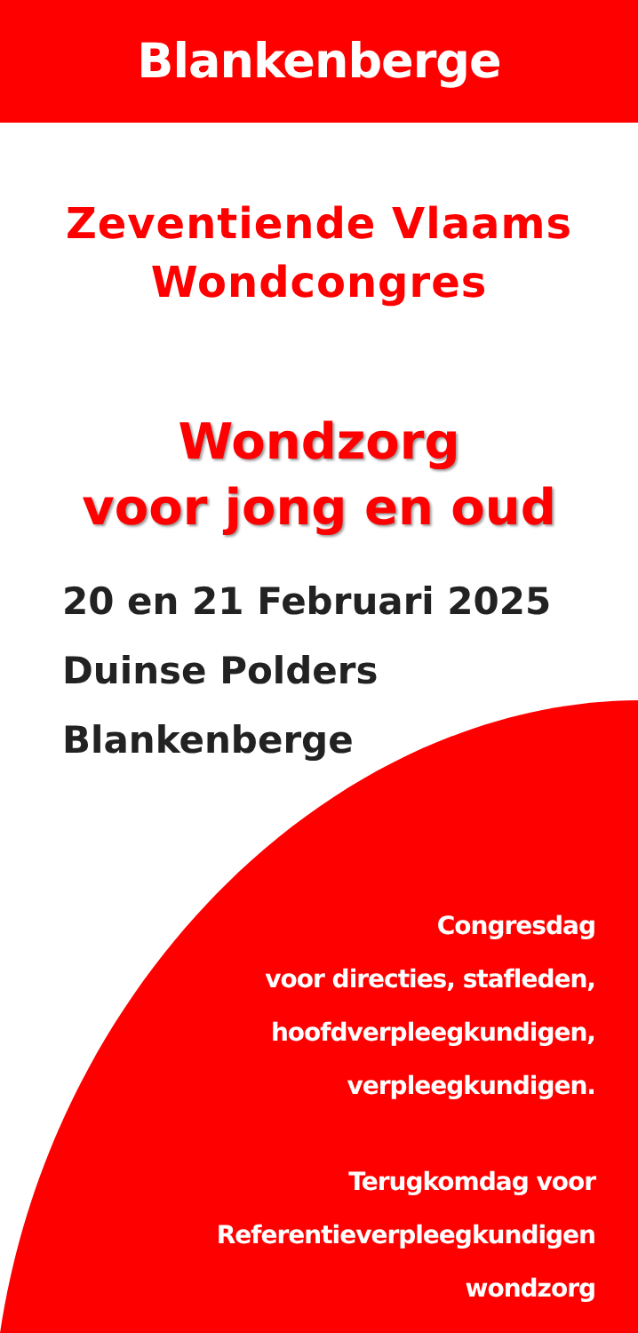Blankenberge
Zeventiende Vlaams
Wondcongres
Wondzorg
voor jong en oud
20 en 21 Februari 2025
Duinse Polders
Blankenberge
Congresdag
voor directies, stafleden,
hoofdverpleegkundigen,
verpleegkundigen.
Terugkomdag voor
Referentieverpleegkundigen
wondzorg